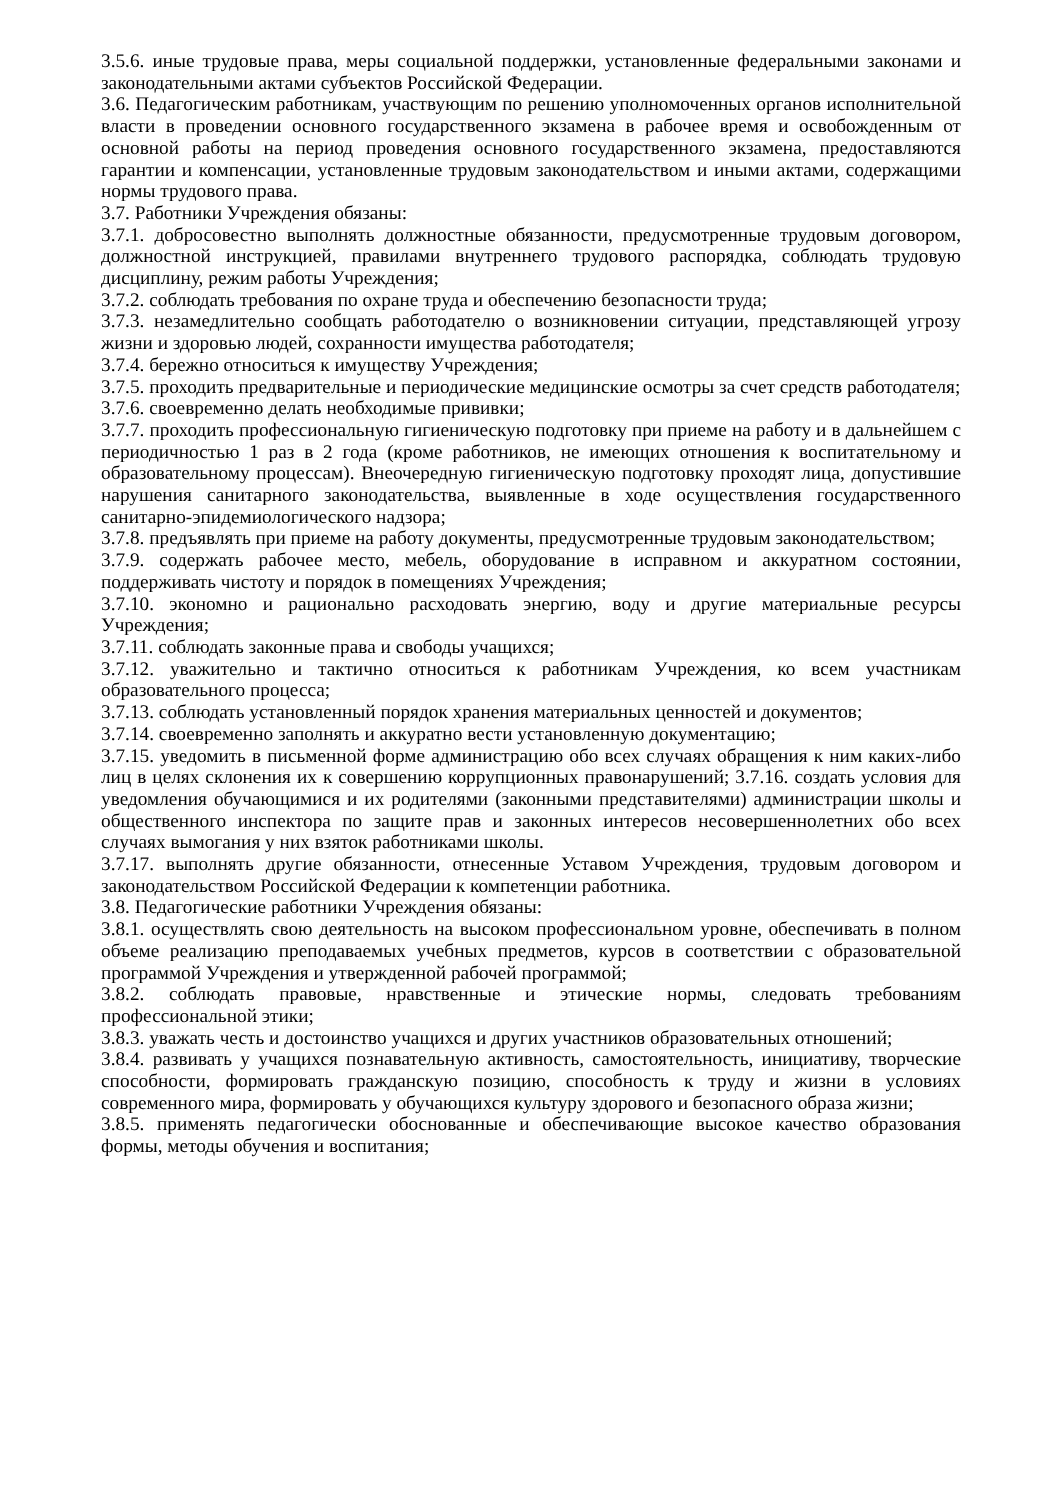3.5.6. иные трудовые права, меры социальной поддержки, установленные федеральными законами и законодательными актами субъектов Российской Федерации.
3.6. Педагогическим работникам, участвующим по решению уполномоченных органов исполнительной власти в проведении основного государственного экзамена в рабочее время и освобожденным от основной работы на период проведения основного государственного экзамена, предоставляются гарантии и компенсации, установленные трудовым законодательством и иными актами, содержащими нормы трудового права.
3.7. Работники Учреждения обязаны:
3.7.1. добросовестно выполнять должностные обязанности, предусмотренные трудовым договором, должностной инструкцией, правилами внутреннего трудового распорядка, соблюдать трудовую дисциплину, режим работы Учреждения;
3.7.2. соблюдать требования по охране труда и обеспечению безопасности труда;
3.7.3. незамедлительно сообщать работодателю о возникновении ситуации, представляющей угрозу жизни и здоровью людей, сохранности имущества работодателя;
3.7.4. бережно относиться к имуществу Учреждения;
3.7.5. проходить предварительные и периодические медицинские осмотры за счет средств работодателя;
3.7.6. своевременно делать необходимые прививки;
3.7.7. проходить профессиональную гигиеническую подготовку при приеме на работу и в дальнейшем с периодичностью 1 раз в 2 года (кроме работников, не имеющих отношения к воспитательному и образовательному процессам). Внеочередную гигиеническую подготовку проходят лица, допустившие нарушения санитарного законодательства, выявленные в ходе осуществления государственного санитарно-эпидемиологического надзора;
3.7.8. предъявлять при приеме на работу документы, предусмотренные трудовым законодательством;
3.7.9. содержать рабочее место, мебель, оборудование в исправном и аккуратном состоянии, поддерживать чистоту и порядок в помещениях Учреждения;
3.7.10. экономно и рационально расходовать энергию, воду и другие материальные ресурсы Учреждения;
3.7.11. соблюдать законные права и свободы учащихся;
3.7.12. уважительно и тактично относиться к работникам Учреждения, ко всем участникам образовательного процесса;
3.7.13. соблюдать установленный порядок хранения материальных ценностей и документов;
3.7.14. своевременно заполнять и аккуратно вести установленную документацию;
3.7.15. уведомить в письменной форме администрацию обо всех случаях обращения к ним каких-либо лиц в целях склонения их к совершению коррупционных правонарушений; 3.7.16. создать условия для уведомления обучающимися и их родителями (законными представителями) администрации школы и общественного инспектора по защите прав и законных интересов несовершеннолетних обо всех случаях вымогания у них взяток работниками школы.
3.7.17. выполнять другие обязанности, отнесенные Уставом Учреждения, трудовым договором и законодательством Российской Федерации к компетенции работника.
3.8. Педагогические работники Учреждения обязаны:
3.8.1. осуществлять свою деятельность на высоком профессиональном уровне, обеспечивать в полном объеме реализацию преподаваемых учебных предметов, курсов в соответствии с образовательной программой Учреждения и утвержденной рабочей программой;
3.8.2. соблюдать правовые, нравственные и этические нормы, следовать требованиям профессиональной этики;
3.8.3. уважать честь и достоинство учащихся и других участников образовательных отношений;
3.8.4. развивать у учащихся познавательную активность, самостоятельность, инициативу, творческие способности, формировать гражданскую позицию, способность к труду и жизни в условиях современного мира, формировать у обучающихся культуру здорового и безопасного образа жизни;
3.8.5. применять педагогически обоснованные и обеспечивающие высокое качество образования формы, методы обучения и воспитания;